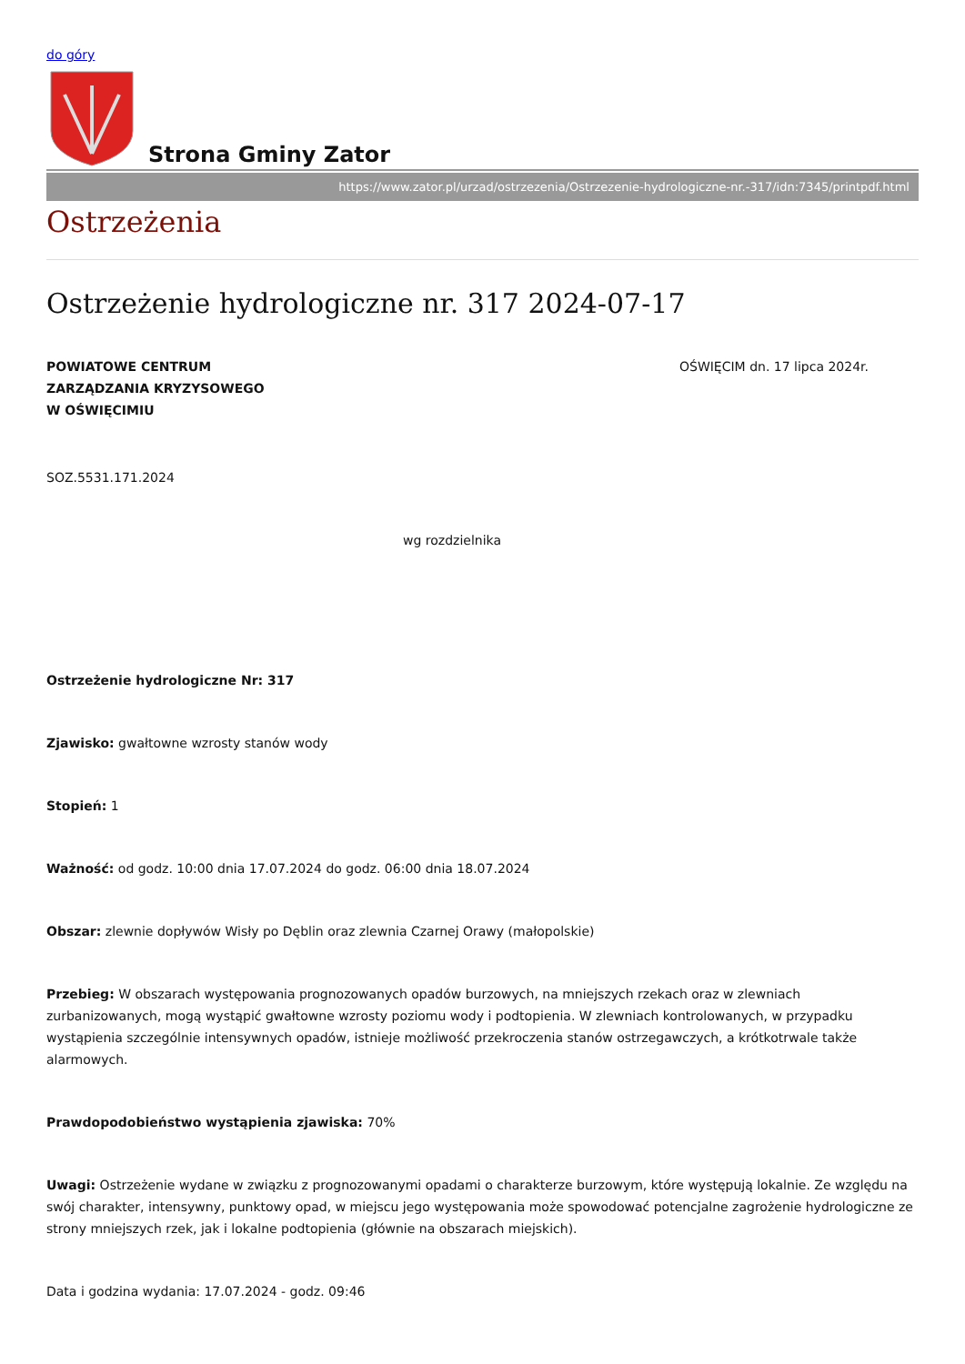do góry
Strona Gminy Zator
https://www.zator.pl/urzad/ostrzezenia/Ostrzezenie-hydrologiczne-nr.-317/idn:7345/printpdf.html
Ostrzeżenia
Ostrzeżenie hydrologiczne nr. 317 2024-07-17
POWIATOWE CENTRUM
ZARZĄDZANIA KRYZYSOWEGO
W OŚWIĘCIMIU OŚWIĘCIM dn. 17 lipca 2024r.
SOZ.5531.171.2024
wg rozdzielnika
Ostrzeżenie hydrologiczne Nr: 317
Zjawisko: gwałtowne wzrosty stanów wody
Stopień: 1
Ważność: od godz. 10:00 dnia 17.07.2024 do godz. 06:00 dnia 18.07.2024
Obszar: zlewnie dopływów Wisły po Dęblin oraz zlewnia Czarnej Orawy (małopolskie)
Przebieg: W obszarach występowania prognozowanych opadów burzowych, na mniejszych rzekach oraz w zlewniach zurbanizowanych, mogą wystąpić gwałtowne wzrosty poziomu wody i podtopienia. W zlewniach kontrolowanych, w przypadku wystąpienia szczególnie intensywnych opadów, istnieje możliwość przekroczenia stanów ostrzegawczych, a krótkotrwale także alarmowych.
Prawdopodobieństwo wystąpienia zjawiska: 70%
Uwagi: Ostrzeżenie wydane w związku z prognozowanymi opadami o charakterze burzowym, które występują lokalnie. Ze względu na swój charakter, intensywny, punktowy opad, w miejscu jego występowania może spowodować potencjalne zagrożenie hydrologiczne ze strony mniejszych rzek, jak i lokalne podtopienia (głównie na obszarach miejskich).
Data i godzina wydania: 17.07.2024 - godz. 09:46